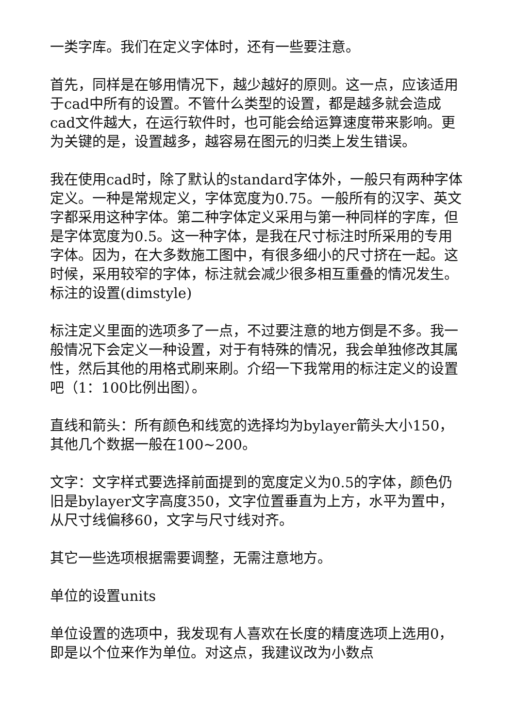一类字库。我们在定义字体时，还有一些要注意。
首先，同样是在够用情况下，越少越好的原则。这一点，应该适用于cad中所有的设置。不管什么类型的设置，都是越多就会造成cad文件越大，在运行软件时，也可能会给运算速度带来影响。更为关键的是，设置越多，越容易在图元的归类上发生错误。
我在使用cad时，除了默认的standard字体外，一般只有两种字体定义。一种是常规定义，字体宽度为0.75。一般所有的汉字、英文字都采用这种字体。第二种字体定义采用与第一种同样的字库，但是字体宽度为0.5。这一种字体，是我在尺寸标注时所采用的专用字体。因为，在大多数施工图中，有很多细小的尺寸挤在一起。这时候，采用较窄的字体，标注就会减少很多相互重叠的情况发生。标注的设置(dimstyle)
标注定义里面的选项多了一点，不过要注意的地方倒是不多。我一般情况下会定义一种设置，对于有特殊的情况，我会单独修改其属性，然后其他的用格式刷来刷。介绍一下我常用的标注定义的设置吧（1：100比例出图）。
直线和箭头：所有颜色和线宽的选择均为bylayer箭头大小150，其他几个数据一般在100~200。
文字：文字样式要选择前面提到的宽度定义为0.5的字体，颜色仍旧是bylayer文字高度350，文字位置垂直为上方，水平为置中，从尺寸线偏移60，文字与尺寸线对齐。
其它一些选项根据需要调整，无需注意地方。
单位的设置units
单位设置的选项中，我发现有人喜欢在长度的精度选项上选用0，即是以个位来作为单位。对这点，我建议改为小数点